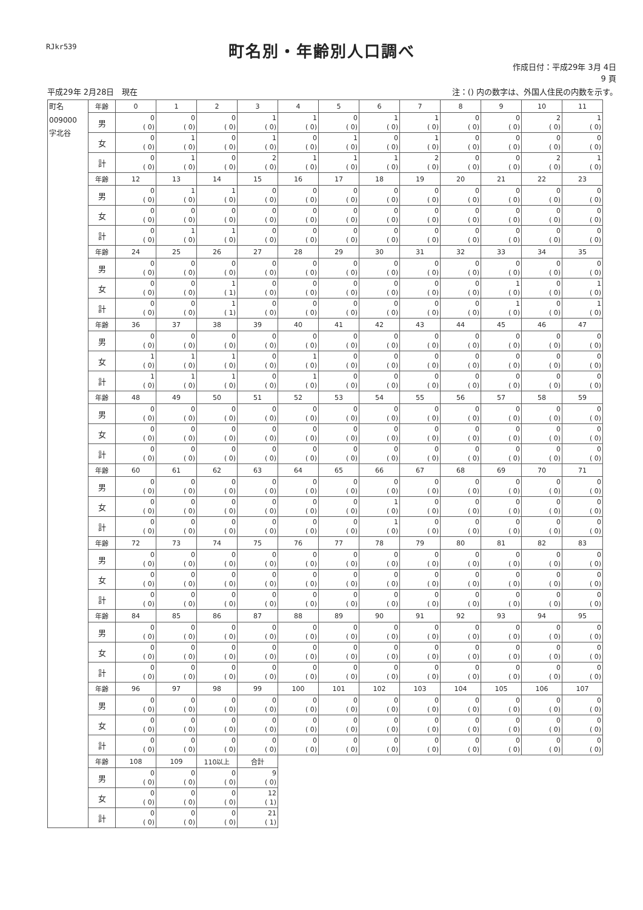RJkr539
町名別・年齢別人口調べ
作成日付：平成29年 3月 4日
9 頁
平成29年 2月28日　現在 注：() 内の数字は、外国人住民の内数を示す。
| 町名 009000 字北谷 | 年齢 | 0 | 1 | 2 | 3 | 4 | 5 | 6 | 7 | 8 | 9 | 10 | 11 |
| | 男 | 0 ( 0) | 0 ( 0) | 0 ( 0) | 1 ( 0) | 1 ( 0) | 0 ( 0) | 1 ( 0) | 1 ( 0) | 0 ( 0) | 0 ( 0) | 2 ( 0) | 1 ( 0) |
| | 女 | 0 ( 0) | 1 ( 0) | 0 ( 0) | 1 ( 0) | 0 ( 0) | 1 ( 0) | 0 ( 0) | 1 ( 0) | 0 ( 0) | 0 ( 0) | 0 ( 0) | 0 ( 0) |
| | 計 | 0 ( 0) | 1 ( 0) | 0 ( 0) | 2 ( 0) | 1 ( 0) | 1 ( 0) | 1 ( 0) | 2 ( 0) | 0 ( 0) | 0 ( 0) | 2 ( 0) | 1 ( 0) |
| | 年齢 | 12 | 13 | 14 | 15 | 16 | 17 | 18 | 19 | 20 | 21 | 22 | 23 |
| | 男 | 0 ( 0) | 1 ( 0) | 1 ( 0) | 0 ( 0) | 0 ( 0) | 0 ( 0) | 0 ( 0) | 0 ( 0) | 0 ( 0) | 0 ( 0) | 0 ( 0) | 0 ( 0) |
| | 女 | 0 ( 0) | 0 ( 0) | 0 ( 0) | 0 ( 0) | 0 ( 0) | 0 ( 0) | 0 ( 0) | 0 ( 0) | 0 ( 0) | 0 ( 0) | 0 ( 0) | 0 ( 0) |
| | 計 | 0 ( 0) | 1 ( 0) | 1 ( 0) | 0 ( 0) | 0 ( 0) | 0 ( 0) | 0 ( 0) | 0 ( 0) | 0 ( 0) | 0 ( 0) | 0 ( 0) | 0 ( 0) |
| | 年齢 | 24 | 25 | 26 | 27 | 28 | 29 | 30 | 31 | 32 | 33 | 34 | 35 |
| | 男 | 0 ( 0) | 0 ( 0) | 0 ( 0) | 0 ( 0) | 0 ( 0) | 0 ( 0) | 0 ( 0) | 0 ( 0) | 0 ( 0) | 0 ( 0) | 0 ( 0) | 0 ( 0) |
| | 女 | 0 ( 0) | 0 ( 0) | 1 ( 1) | 0 ( 0) | 0 ( 0) | 0 ( 0) | 0 ( 0) | 0 ( 0) | 0 ( 0) | 1 ( 0) | 0 ( 0) | 1 ( 0) |
| | 計 | 0 ( 0) | 0 ( 0) | 1 ( 1) | 0 ( 0) | 0 ( 0) | 0 ( 0) | 0 ( 0) | 0 ( 0) | 0 ( 0) | 1 ( 0) | 0 ( 0) | 1 ( 0) |
| | 年齢 | 36 | 37 | 38 | 39 | 40 | 41 | 42 | 43 | 44 | 45 | 46 | 47 |
| | 男 | 0 ( 0) | 0 ( 0) | 0 ( 0) | 0 ( 0) | 0 ( 0) | 0 ( 0) | 0 ( 0) | 0 ( 0) | 0 ( 0) | 0 ( 0) | 0 ( 0) | 0 ( 0) |
| | 女 | 1 ( 0) | 1 ( 0) | 1 ( 0) | 0 ( 0) | 1 ( 0) | 0 ( 0) | 0 ( 0) | 0 ( 0) | 0 ( 0) | 0 ( 0) | 0 ( 0) | 0 ( 0) |
| | 計 | 1 ( 0) | 1 ( 0) | 1 ( 0) | 0 ( 0) | 1 ( 0) | 0 ( 0) | 0 ( 0) | 0 ( 0) | 0 ( 0) | 0 ( 0) | 0 ( 0) | 0 ( 0) |
| | 年齢 | 48 | 49 | 50 | 51 | 52 | 53 | 54 | 55 | 56 | 57 | 58 | 59 |
| | 男 | 0 ( 0) | 0 ( 0) | 0 ( 0) | 0 ( 0) | 0 ( 0) | 0 ( 0) | 0 ( 0) | 0 ( 0) | 0 ( 0) | 0 ( 0) | 0 ( 0) | 0 ( 0) |
| | 女 | 0 ( 0) | 0 ( 0) | 0 ( 0) | 0 ( 0) | 0 ( 0) | 0 ( 0) | 0 ( 0) | 0 ( 0) | 0 ( 0) | 0 ( 0) | 0 ( 0) | 0 ( 0) |
| | 計 | 0 ( 0) | 0 ( 0) | 0 ( 0) | 0 ( 0) | 0 ( 0) | 0 ( 0) | 0 ( 0) | 0 ( 0) | 0 ( 0) | 0 ( 0) | 0 ( 0) | 0 ( 0) |
| | 年齢 | 60 | 61 | 62 | 63 | 64 | 65 | 66 | 67 | 68 | 69 | 70 | 71 |
| | 男 | 0 ( 0) | 0 ( 0) | 0 ( 0) | 0 ( 0) | 0 ( 0) | 0 ( 0) | 0 ( 0) | 0 ( 0) | 0 ( 0) | 0 ( 0) | 0 ( 0) | 0 ( 0) |
| | 女 | 0 ( 0) | 0 ( 0) | 0 ( 0) | 0 ( 0) | 0 ( 0) | 0 ( 0) | 1 ( 0) | 0 ( 0) | 0 ( 0) | 0 ( 0) | 0 ( 0) | 0 ( 0) |
| | 計 | 0 ( 0) | 0 ( 0) | 0 ( 0) | 0 ( 0) | 0 ( 0) | 0 ( 0) | 1 ( 0) | 0 ( 0) | 0 ( 0) | 0 ( 0) | 0 ( 0) | 0 ( 0) |
| | 年齢 | 72 | 73 | 74 | 75 | 76 | 77 | 78 | 79 | 80 | 81 | 82 | 83 |
| | 男 | 0 ( 0) | 0 ( 0) | 0 ( 0) | 0 ( 0) | 0 ( 0) | 0 ( 0) | 0 ( 0) | 0 ( 0) | 0 ( 0) | 0 ( 0) | 0 ( 0) | 0 ( 0) |
| | 女 | 0 ( 0) | 0 ( 0) | 0 ( 0) | 0 ( 0) | 0 ( 0) | 0 ( 0) | 0 ( 0) | 0 ( 0) | 0 ( 0) | 0 ( 0) | 0 ( 0) | 0 ( 0) |
| | 計 | 0 ( 0) | 0 ( 0) | 0 ( 0) | 0 ( 0) | 0 ( 0) | 0 ( 0) | 0 ( 0) | 0 ( 0) | 0 ( 0) | 0 ( 0) | 0 ( 0) | 0 ( 0) |
| | 年齢 | 84 | 85 | 86 | 87 | 88 | 89 | 90 | 91 | 92 | 93 | 94 | 95 |
| | 男 | 0 ( 0) | 0 ( 0) | 0 ( 0) | 0 ( 0) | 0 ( 0) | 0 ( 0) | 0 ( 0) | 0 ( 0) | 0 ( 0) | 0 ( 0) | 0 ( 0) | 0 ( 0) |
| | 女 | 0 ( 0) | 0 ( 0) | 0 ( 0) | 0 ( 0) | 0 ( 0) | 0 ( 0) | 0 ( 0) | 0 ( 0) | 0 ( 0) | 0 ( 0) | 0 ( 0) | 0 ( 0) |
| | 計 | 0 ( 0) | 0 ( 0) | 0 ( 0) | 0 ( 0) | 0 ( 0) | 0 ( 0) | 0 ( 0) | 0 ( 0) | 0 ( 0) | 0 ( 0) | 0 ( 0) | 0 ( 0) |
| | 年齢 | 96 | 97 | 98 | 99 | 100 | 101 | 102 | 103 | 104 | 105 | 106 | 107 |
| | 男 | 0 ( 0) | 0 ( 0) | 0 ( 0) | 0 ( 0) | 0 ( 0) | 0 ( 0) | 0 ( 0) | 0 ( 0) | 0 ( 0) | 0 ( 0) | 0 ( 0) | 0 ( 0) |
| | 女 | 0 ( 0) | 0 ( 0) | 0 ( 0) | 0 ( 0) | 0 ( 0) | 0 ( 0) | 0 ( 0) | 0 ( 0) | 0 ( 0) | 0 ( 0) | 0 ( 0) | 0 ( 0) |
| | 計 | 0 ( 0) | 0 ( 0) | 0 ( 0) | 0 ( 0) | 0 ( 0) | 0 ( 0) | 0 ( 0) | 0 ( 0) | 0 ( 0) | 0 ( 0) | 0 ( 0) | 0 ( 0) |
| | 年齢 | 108 | 109 | 110以上 | 合計 | | | | | | | | |
| | 男 | 0 ( 0) | 0 ( 0) | 0 ( 0) | 9 ( 0) | | | | | | | | |
| | 女 | 0 ( 0) | 0 ( 0) | 0 ( 0) | 12 ( 1) | | | | | | | | |
| | 計 | 0 ( 0) | 0 ( 0) | 0 ( 0) | 21 ( 1) | | | | | | | | |